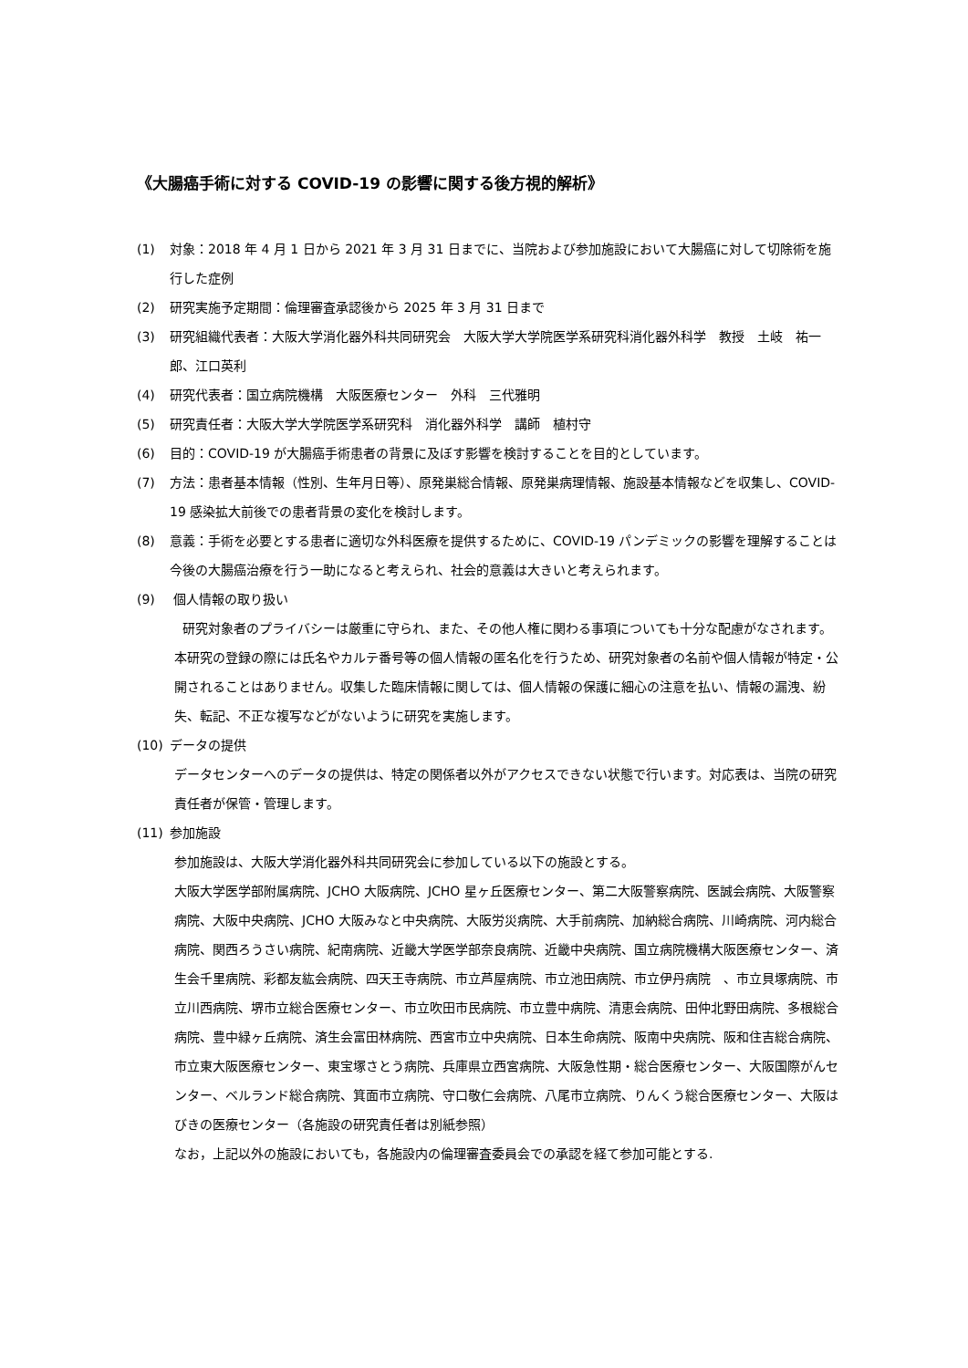《大腸癌手術に対する COVID-19 の影響に関する後方視的解析》
(1) 対象：2018 年 4 月 1 日から 2021 年 3 月 31 日までに、当院および参加施設において大腸癌に対して切除術を施行した症例
(2) 研究実施予定期間：倫理審査承認後から 2025 年 3 月 31 日まで
(3) 研究組織代表者：大阪大学消化器外科共同研究会　大阪大学大学院医学系研究科消化器外科学　教授　土岐　祐一郎、江口英利
(4) 研究代表者：国立病院機構　大阪医療センター　外科　三代雅明
(5) 研究責任者：大阪大学大学院医学系研究科　消化器外科学　講師　植村守
(6) 目的：COVID-19 が大腸癌手術患者の背景に及ぼす影響を検討することを目的としています。
(7) 方法：患者基本情報（性別、生年月日等）、原発巣総合情報、原発巣病理情報、施設基本情報などを収集し、COVID-19 感染拡大前後での患者背景の変化を検討します。
(8) 意義：手術を必要とする患者に適切な外科医療を提供するために、COVID-19 パンデミックの影響を理解することは今後の大腸癌治療を行う一助になると考えられ、社会的意義は大きいと考えられます。
(9) 個人情報の取り扱い
研究対象者のプライバシーは厳重に守られ、また、その他人権に関わる事項についても十分な配慮がなされます。本研究の登録の際には氏名やカルテ番号等の個人情報の匿名化を行うため、研究対象者の名前や個人情報が特定・公開されることはありません。収集した臨床情報に関しては、個人情報の保護に細心の注意を払い、情報の漏洩、紛失、転記、不正な複写などがないように研究を実施します。
(10) データの提供
データセンターへのデータの提供は、特定の関係者以外がアクセスできない状態で行います。対応表は、当院の研究責任者が保管・管理します。
(11) 参加施設
参加施設は、大阪大学消化器外科共同研究会に参加している以下の施設とする。
大阪大学医学部附属病院、JCHO 大阪病院、JCHO 星ヶ丘医療センター、第二大阪警察病院、医誠会病院、大阪警察病院、大阪中央病院、JCHO 大阪みなと中央病院、大阪労災病院、大手前病院、加納総合病院、川崎病院、河内総合病院、関西ろうさい病院、紀南病院、近畿大学医学部奈良病院、近畿中央病院、国立病院機構大阪医療センター、済生会千里病院、彩都友紘会病院、四天王寺病院、市立芦屋病院、市立池田病院、市立伊丹病院　、市立貝塚病院、市立川西病院、堺市立総合医療センター、市立吹田市民病院、市立豊中病院、清恵会病院、田仲北野田病院、多根総合病院、豊中緑ヶ丘病院、済生会富田林病院、西宮市立中央病院、日本生命病院、阪南中央病院、阪和住吉総合病院、市立東大阪医療センター、東宝塚さとう病院、兵庫県立西宮病院、大阪急性期・総合医療センター、大阪国際がんセンター、ベルランド総合病院、箕面市立病院、守口敬仁会病院、八尾市立病院、りんくう総合医療センター、大阪はびきの医療センター（各施設の研究責任者は別紙参照）
なお，上記以外の施設においても，各施設内の倫理審査委員会での承認を経て参加可能とする.